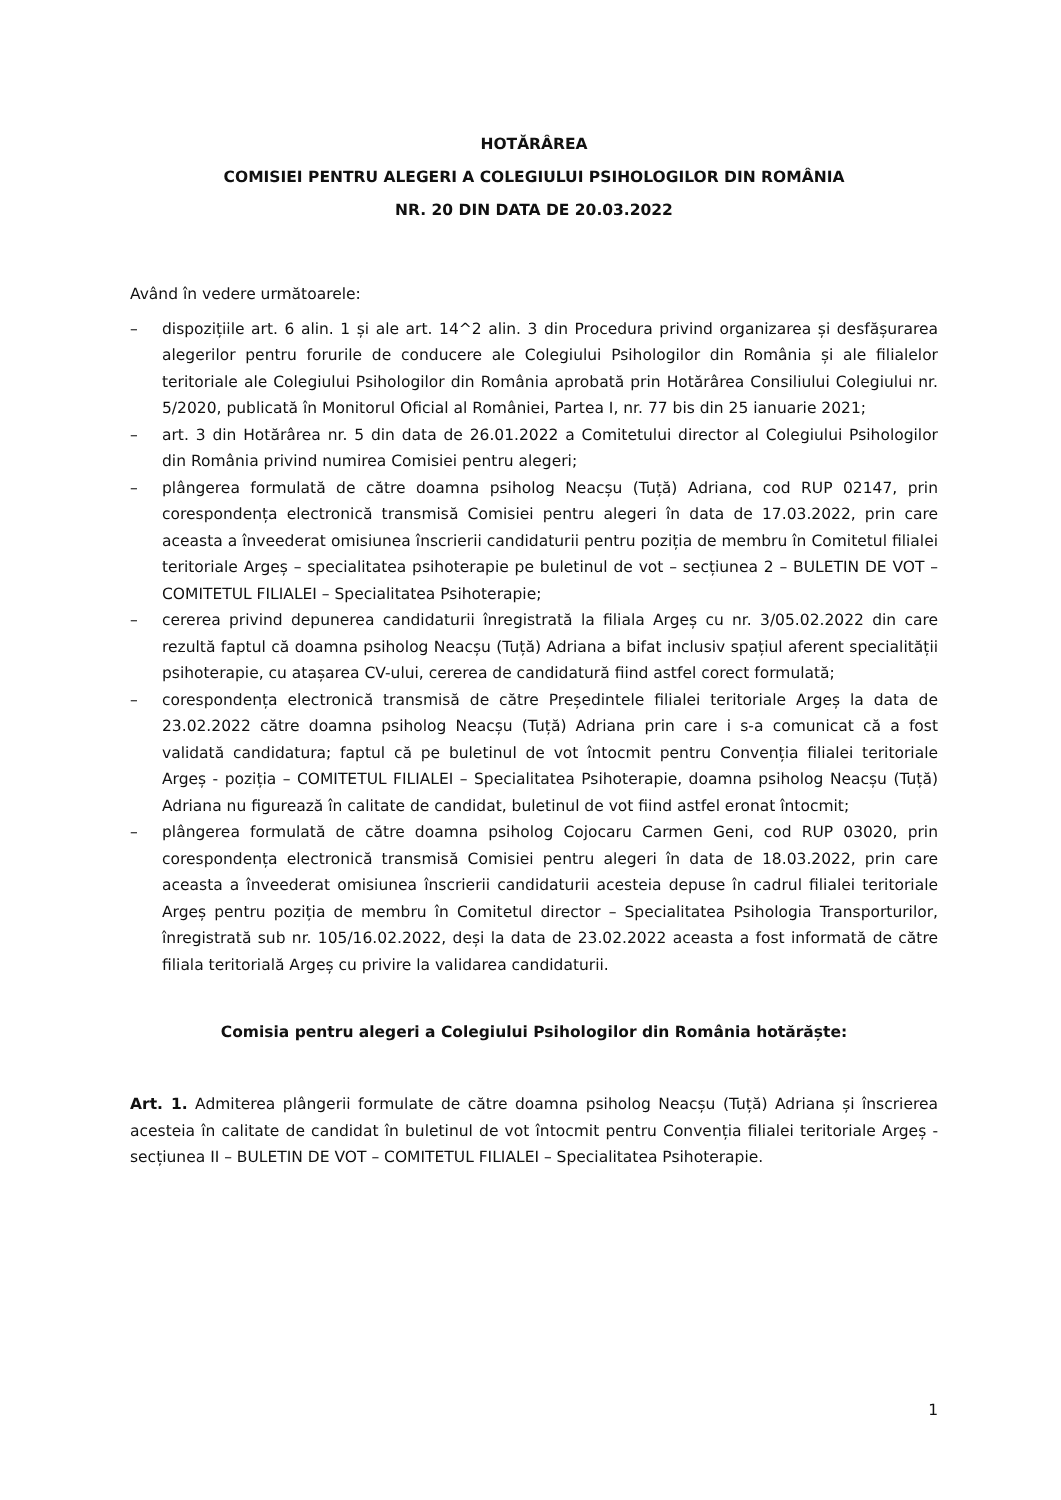HOTĂRÂREA
COMISIEI PENTRU ALEGERI A COLEGIULUI PSIHOLOGILOR DIN ROMÂNIA
NR. 20 DIN DATA DE 20.03.2022
Având în vedere următoarele:
– dispozițiile art. 6 alin. 1 și ale art. 14^2 alin. 3 din Procedura privind organizarea și desfășurarea alegerilor pentru forurile de conducere ale Colegiului Psihologilor din România și ale filialelor teritoriale ale Colegiului Psihologilor din România aprobată prin Hotărârea Consiliului Colegiului nr. 5/2020, publicată în Monitorul Oficial al României, Partea I, nr. 77 bis din 25 ianuarie 2021;
– art. 3 din Hotărârea nr. 5 din data de 26.01.2022 a Comitetului director al Colegiului Psihologilor din România privind numirea Comisiei pentru alegeri;
– plângerea formulată de către doamna psiholog Neacșu (Tuță) Adriana, cod RUP 02147, prin corespondența electronică transmisă Comisiei pentru alegeri în data de 17.03.2022, prin care aceasta a înveederat omisiunea înscrierii candidaturii pentru poziția de membru în Comitetul filialei teritoriale Argeș – specialitatea psihoterapie pe buletinul de vot – secțiunea 2 – BULETIN DE VOT – COMITETUL FILIALEI – Specialitatea Psihoterapie;
– cererea privind depunerea candidaturii înregistrată la filiala Argeș cu nr. 3/05.02.2022 din care rezultă faptul că doamna psiholog Neacșu (Tuță) Adriana a bifat inclusiv spațiul aferent specialității psihoterapie, cu atașarea CV-ului, cererea de candidatură fiind astfel corect formulată;
– corespondența electronică transmisă de către Președintele filialei teritoriale Argeș la data de 23.02.2022 către doamna psiholog Neacșu (Tuță) Adriana prin care i s-a comunicat că a fost validată candidatura; faptul că pe buletinul de vot întocmit pentru Convenția filialei teritoriale Argeș - poziția – COMITETUL FILIALEI – Specialitatea Psihoterapie, doamna psiholog Neacșu (Tuță) Adriana nu figurează în calitate de candidat, buletinul de vot fiind astfel eronat întocmit;
– plângerea formulată de către doamna psiholog Cojocaru Carmen Geni, cod RUP 03020, prin corespondența electronică transmisă Comisiei pentru alegeri în data de 18.03.2022, prin care aceasta a înveederat omisiunea înscrierii candidaturii acesteia depuse în cadrul filialei teritoriale Argeș pentru poziția de membru în Comitetul director – Specialitatea Psihologia Transporturilor, înregistrată sub nr. 105/16.02.2022, deși la data de 23.02.2022 aceasta a fost informată de către filiala teritorială Argeș cu privire la validarea candidaturii.
Comisia pentru alegeri a Colegiului Psihologilor din România hotărăște:
Art. 1. Admiterea plângerii formulate de către doamna psiholog Neacșu (Tuță) Adriana și înscrierea acesteia în calitate de candidat în buletinul de vot întocmit pentru Convenția filialei teritoriale Argeș - secțiunea II – BULETIN DE VOT – COMITETUL FILIALEI – Specialitatea Psihoterapie.
1